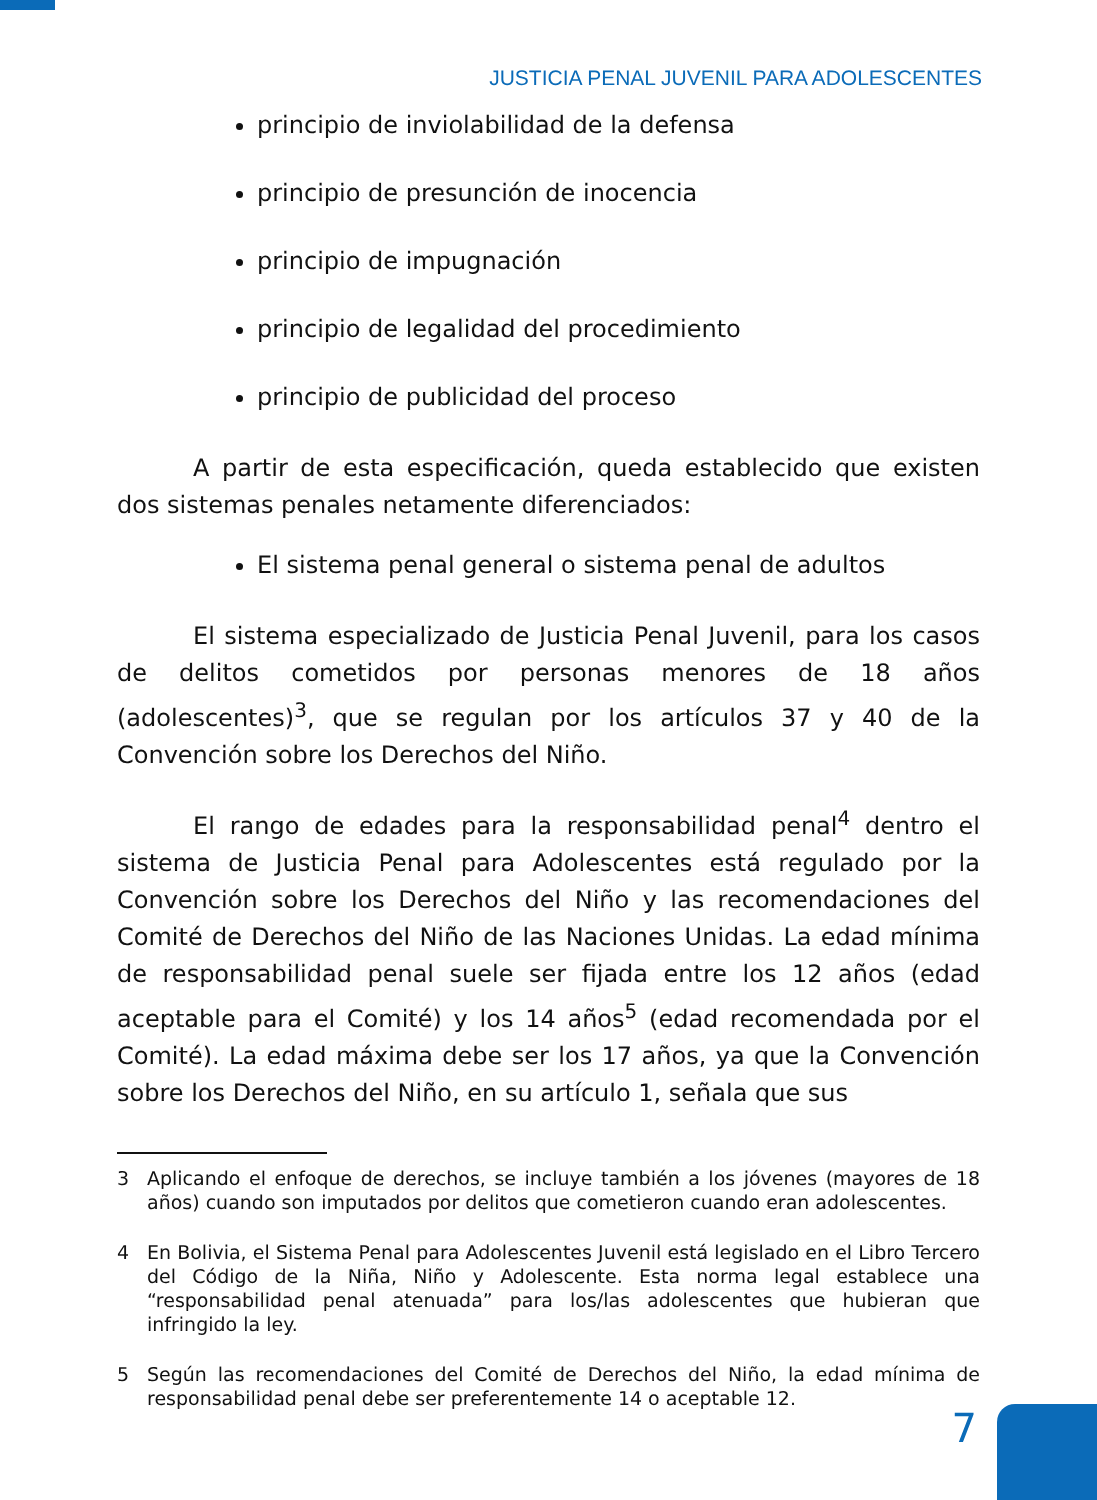JUSTICIA PENAL JUVENIL PARA ADOLESCENTES
principio de inviolabilidad de la defensa
principio de presunción de inocencia
principio de impugnación
principio de legalidad del procedimiento
principio de publicidad del proceso
A partir de esta especificación, queda establecido que existen dos sistemas penales netamente diferenciados:
El sistema penal general o sistema penal de adultos
El sistema especializado de Justicia Penal Juvenil, para los casos de delitos cometidos por personas menores de 18 años (adolescentes)<sup>3</sup>, que se regulan por los artículos 37 y 40 de la Convención sobre los Derechos del Niño.
El rango de edades para la responsabilidad penal<sup>4</sup> dentro el sistema de Justicia Penal para Adolescentes está regulado por la Convención sobre los Derechos del Niño y las recomendaciones del Comité de Derechos del Niño de las Naciones Unidas. La edad mínima de responsabilidad penal suele ser fijada entre los 12 años (edad aceptable para el Comité) y los 14 años<sup>5</sup> (edad recomendada por el Comité). La edad máxima debe ser los 17 años, ya que la Convención sobre los Derechos del Niño, en su artículo 1, señala que sus
3 Aplicando el enfoque de derechos, se incluye también a los jóvenes (mayores de 18 años) cuando son imputados por delitos que cometieron cuando eran adolescentes.
4 En Bolivia, el Sistema Penal para Adolescentes Juvenil está legislado en el Libro Tercero del Código de la Niña, Niño y Adolescente. Esta norma legal establece una “responsabilidad penal atenuada” para los/las adolescentes que hubieran que infringido la ley.
5 Según las recomendaciones del Comité de Derechos del Niño, la edad mínima de responsabilidad penal debe ser preferentemente 14 o aceptable 12.
7